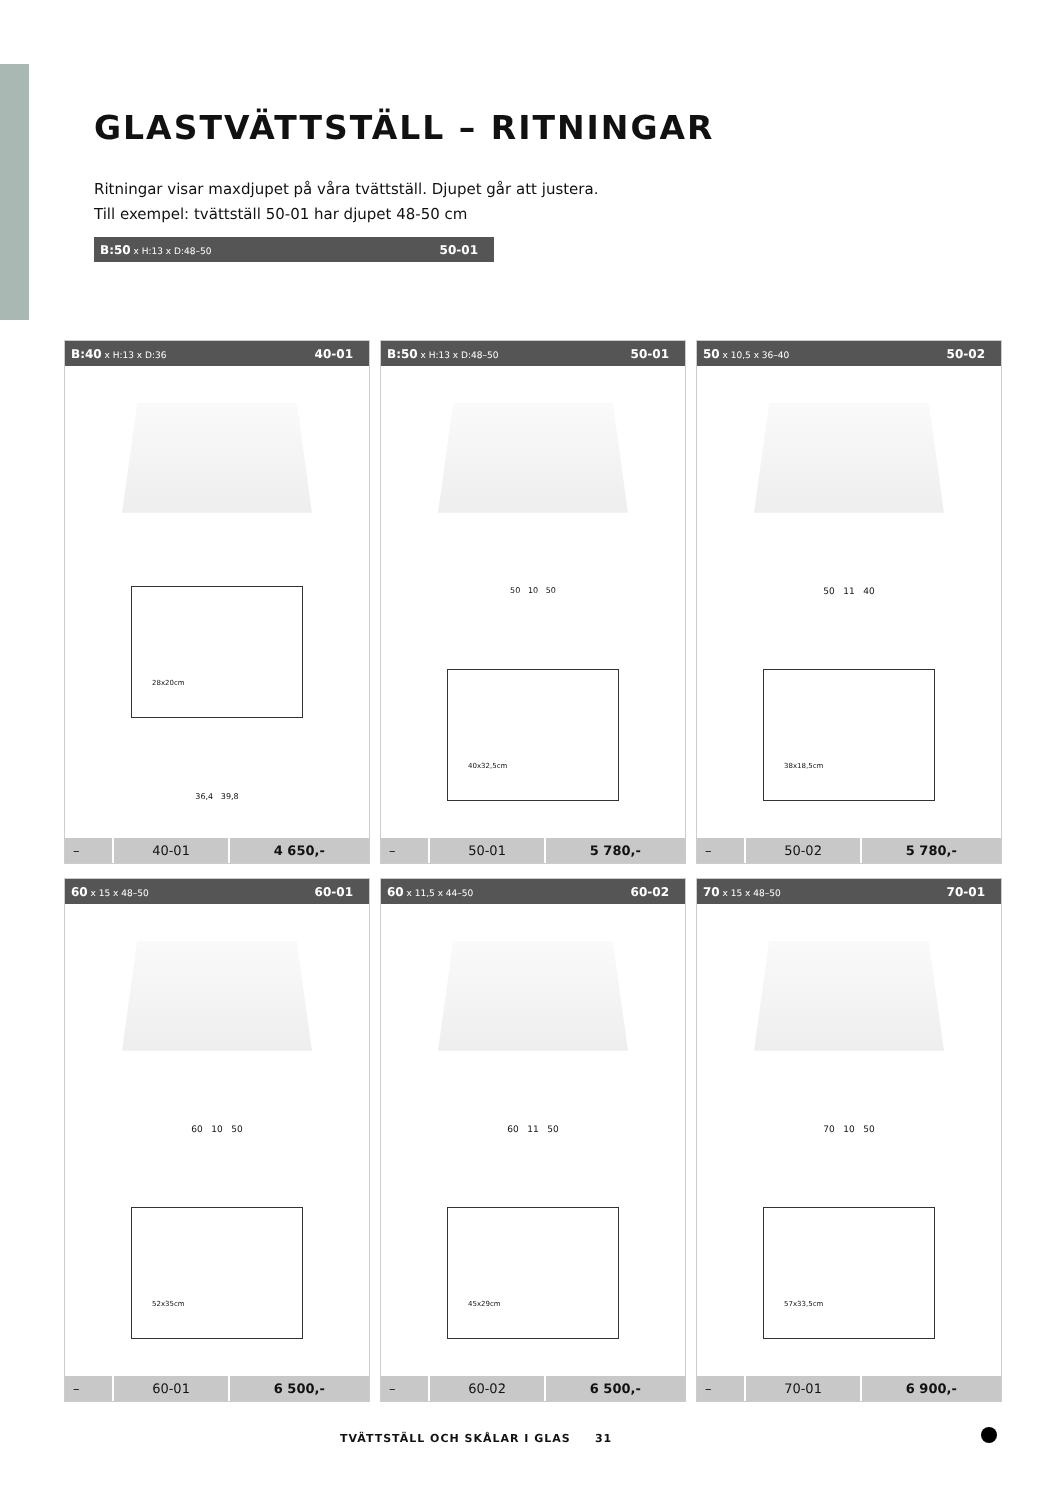GLASTVÄTTSTÄLL – RITNINGAR
Ritningar visar maxdjupet på våra tvättställ. Djupet går att justera.
Till exempel: tvättställ 50-01 har djupet 48-50 cm
B:50 x H:13 x D:48–50 50-01
B:40 x H:13 x D:36 40-01
28x20cm
36,4 39,8
| – | 40-01 | 4 650,- |
B:50 x H:13 x D:48–50 50-01
50 10 50
40x32,5cm
| – | 50-01 | 5 780,- |
50 x 10,5 x 36–40 50-02
50 11 40
38x18,5cm
| – | 50-02 | 5 780,- |
60 x 15 x 48–50 60-01
60 10 50
52x35cm
| – | 60-01 | 6 500,- |
60 x 11,5 x 44–50 60-02
60 11 50
45x29cm
| – | 60-02 | 6 500,- |
70 x 15 x 48–50 70-01
70 10 50
57x33,5cm
| – | 70-01 | 6 900,- |
TVÄTTSTÄLL OCH SKÅLAR I GLAS 31